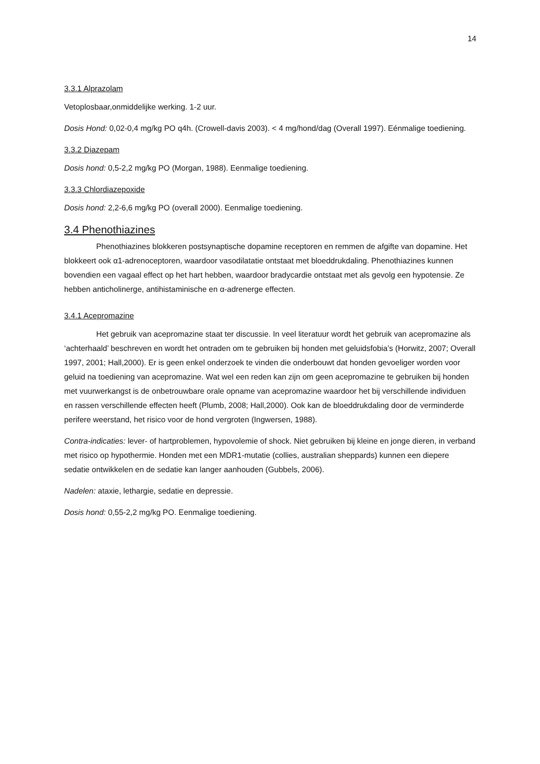14
3.3.1 Alprazolam
Vetoplosbaar,onmiddelijke werking. 1-2 uur.
Dosis Hond: 0,02-0,4 mg/kg PO q4h. (Crowell-davis 2003). < 4 mg/hond/dag (Overall 1997). Eénmalige toediening.
3.3.2 Diazepam
Dosis hond: 0,5-2,2 mg/kg PO (Morgan, 1988). Eenmalige toediening.
3.3.3 Chlordiazepoxide
Dosis hond: 2,2-6,6 mg/kg PO (overall 2000). Eenmalige toediening.
3.4 Phenothiazines
Phenothiazines blokkeren postsynaptische dopamine receptoren en remmen de afgifte van dopamine. Het blokkeert ook α1-adrenoceptoren, waardoor vasodilatatie ontstaat met bloeddrukdaling. Phenothiazines kunnen bovendien een vagaal effect op het hart hebben, waardoor bradycardie ontstaat met als gevolg een hypotensie. Ze hebben anticholinerge, antihistaminische en α-adrenerge effecten.
3.4.1 Acepromazine
Het gebruik van acepromazine staat ter discussie. In veel literatuur wordt het gebruik van acepromazine als ‘achterhaald’ beschreven en wordt het ontraden om te gebruiken bij honden met geluidsfobia’s (Horwitz, 2007; Overall 1997, 2001; Hall,2000). Er is geen enkel onderzoek te vinden die onderbouwt dat honden gevoeliger worden voor geluid na toediening van acepromazine. Wat wel een reden kan zijn om geen acepromazine te gebruiken bij honden met vuurwerkangst is de onbetrouwbare orale opname van acepromazine waardoor het bij verschillende individuen en rassen verschillende effecten heeft (Plumb, 2008; Hall,2000). Ook kan de bloeddrukdaling door de verminderde perifere weerstand, het risico voor de hond vergroten (Ingwersen, 1988).
Contra-indicaties: lever- of hartproblemen, hypovolemie of shock. Niet gebruiken bij kleine en jonge dieren, in verband met risico op hypothermie. Honden met een MDR1-mutatie (collies, australian sheppards) kunnen een diepere sedatie ontwikkelen en de sedatie kan langer aanhouden (Gubbels, 2006).
Nadelen: ataxie, lethargie, sedatie en depressie.
Dosis hond: 0,55-2,2 mg/kg PO. Eenmalige toediening.